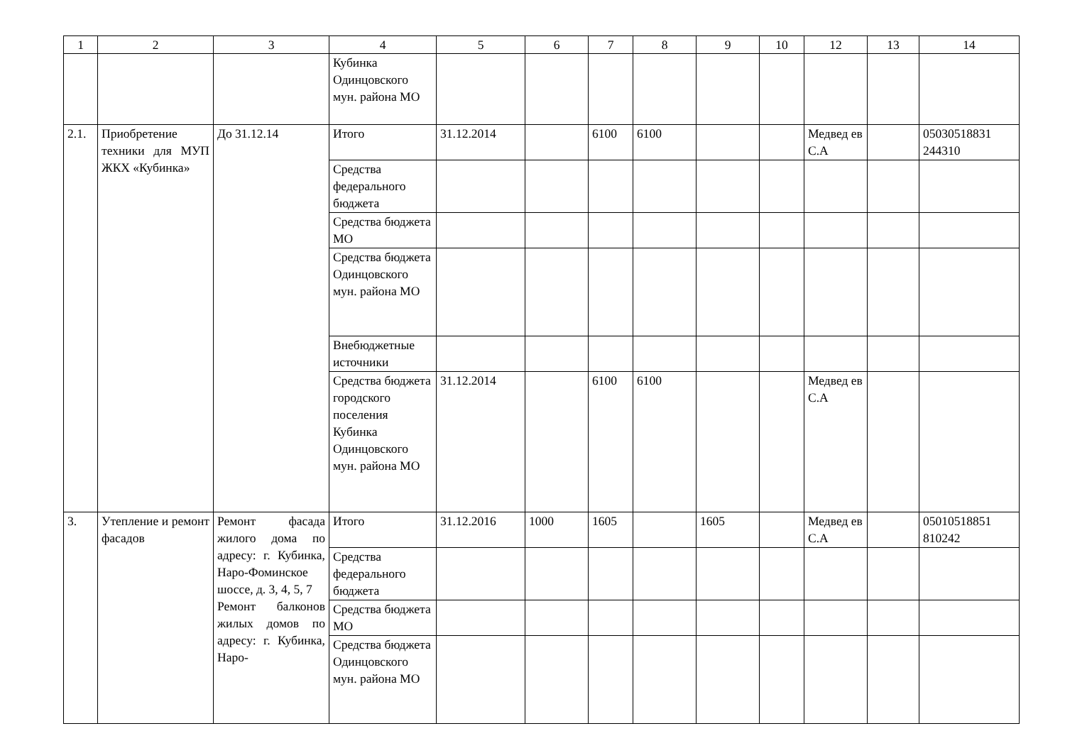| 1 | 2 | 3 | 4 | 5 | 6 | 7 | 8 | 9 | 10 | 12 | 13 | 14 |
| --- | --- | --- | --- | --- | --- | --- | --- | --- | --- | --- | --- | --- |
| | | | Кубинка Одинцовского мун. района МО | | | | | | | | | |
| 2.1. | Приобретение техники для МУП ЖКХ «Кубинка» | До 31.12.14 | Итого | 31.12.2014 | | 6100 | 6100 | | | Медвед ев С.А | | 05030518831 244310 |
| | | | Средства федерального бюджета | | | | | | | | | |
| | | | Средства бюджета МО | | | | | | | | | |
| | | | Средства бюджета Одинцовского мун. района МО | | | | | | | | | |
| | | | Внебюджетные источники | | | | | | | | | |
| | | | Средства бюджета городского поселения Кубинка Одинцовского мун. района МО | 31.12.2014 | | 6100 | 6100 | | | Медвед ев С.А | | |
| 3. | Утепление и ремонт фасадов | Ремонт фасада жилого дома по адресу: г. Кубинка, Наро-Фоминское шоссе, д. 3, 4, 5, 7 Ремонт балконов жилых домов по адресу: г. Кубинка, Наро- | Итого | 31.12.2016 | 1000 | 1605 | | 1605 | | Медвед ев С.А | | 05010518851 810242 |
| | | | Средства федерального бюджета | | | | | | | | | |
| | | | Средства бюджета МО | | | | | | | | | |
| | | | Средства бюджета Одинцовского мун. района МО | | | | | | | | | |